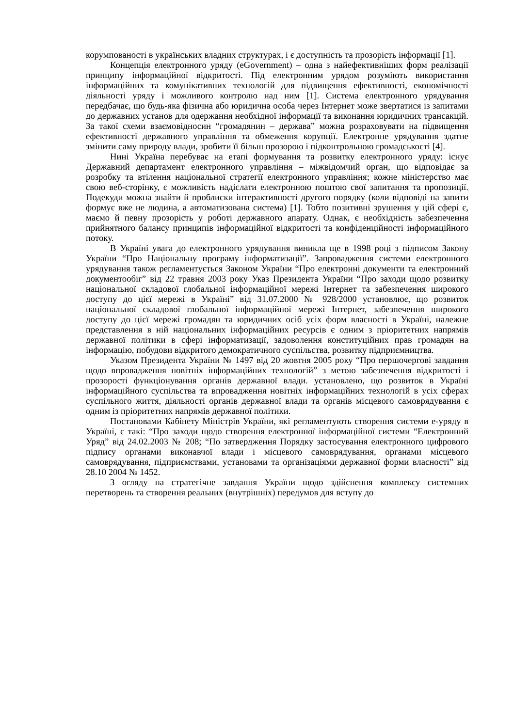корумпованості в українських владних структурах, і є доступність та прозорість інформації [1].
Концепція електронного уряду (eGovernment) – одна з найефективніших форм реалізації принципу інформаційної відкритості. Під електронним урядом розуміють використання інформаційних та комунікативних технологій для підвищення ефективності, економічності діяльності уряду і можливого контролю над ним [1]. Система електронного урядування передбачає, що будь-яка фізична або юридична особа через Інтернет може звертатися із запитами до державних установ для одержання необхідної інформації та виконання юридичних трансакцій. За такої схеми взаємовідносин “громадянин – держава” можна розраховувати на підвищення ефективності державного управління та обмеження корупції. Електронне урядування здатне змінити саму природу влади, зробити її більш прозорою і підконтрольною громадськості [4].
Нині Україна перебуває на етапі формування та розвитку електронного уряду: існує Державний департамент електронного управління – міжвідомчий орган, що відповідає за розробку та втілення національної стратегії електронного управління; кожне міністерство має свою веб-сторінку, є можливість надіслати електронною поштою свої запитання та пропозиції. Подекуди можна знайти й проблиски інтерактивності другого порядку (коли відповіді на запити формує вже не людина, а автоматизована система) [1]. Тобто позитивні зрушення у цій сфері є, маємо й певну прозорість у роботі державного апарату. Однак, є необхідність забезпечення прийнятного балансу принципів інформаційної відкритості та конфіденційності інформаційного потоку.
В Україні увага до електронного урядування виникла ще в 1998 році з підписом Закону України “Про Національну програму інформатизації”. Запровадження системи електронного урядування також регламентується Законом України “Про електронні документи та електронний документообіг” від 22 травня 2003 року Указ Президента України “Про заходи щодо розвитку національної складової глобальної інформаційної мережі Інтернет та забезпечення широкого доступу до цієї мережі в Україні” від 31.07.2000 № 928/2000 установлює, що розвиток національної складової глобальної інформаційної мережі Інтернет, забезпечення широкого доступу до цієї мережі громадян та юридичних осіб усіх форм власності в Україні, належне представлення в ній національних інформаційних ресурсів є одним з пріоритетних напрямів державної політики в сфері інформатизації, задоволення конституційних прав громадян на інформацію, побудови відкритого демократичного суспільства, розвитку підприємництва.
Указом Президента України № 1497 від 20 жовтня 2005 року “Про першочергові завдання щодо впровадження новітніх інформаційних технологій” з метою забезпечення відкритості і прозорості функціонування органів державної влади. установлено, що розвиток в Україні інформаційного суспільства та впровадження новітніх інформаційних технологій в усіх сферах суспільного життя, діяльності органів державної влади та органів місцевого самоврядування є одним із пріоритетних напрямів державної політики.
Постановами Кабінету Міністрів України, які регламентують створення системи е-уряду в Україні, є такі: “Про заходи щодо створення електронної інформаційної системи “Електронний Уряд” від 24.02.2003 № 208; “По затвердження Порядку застосування електронного цифрового підпису органами виконавчої влади і місцевого самоврядування, органами місцевого самоврядування, підприємствами, установами та організаціями державної форми власності” від 28.10 2004 № 1452.
З огляду на стратегічне завдання України щодо здійснення комплексу системних перетворень та створення реальних (внутрішніх) передумов для вступу до